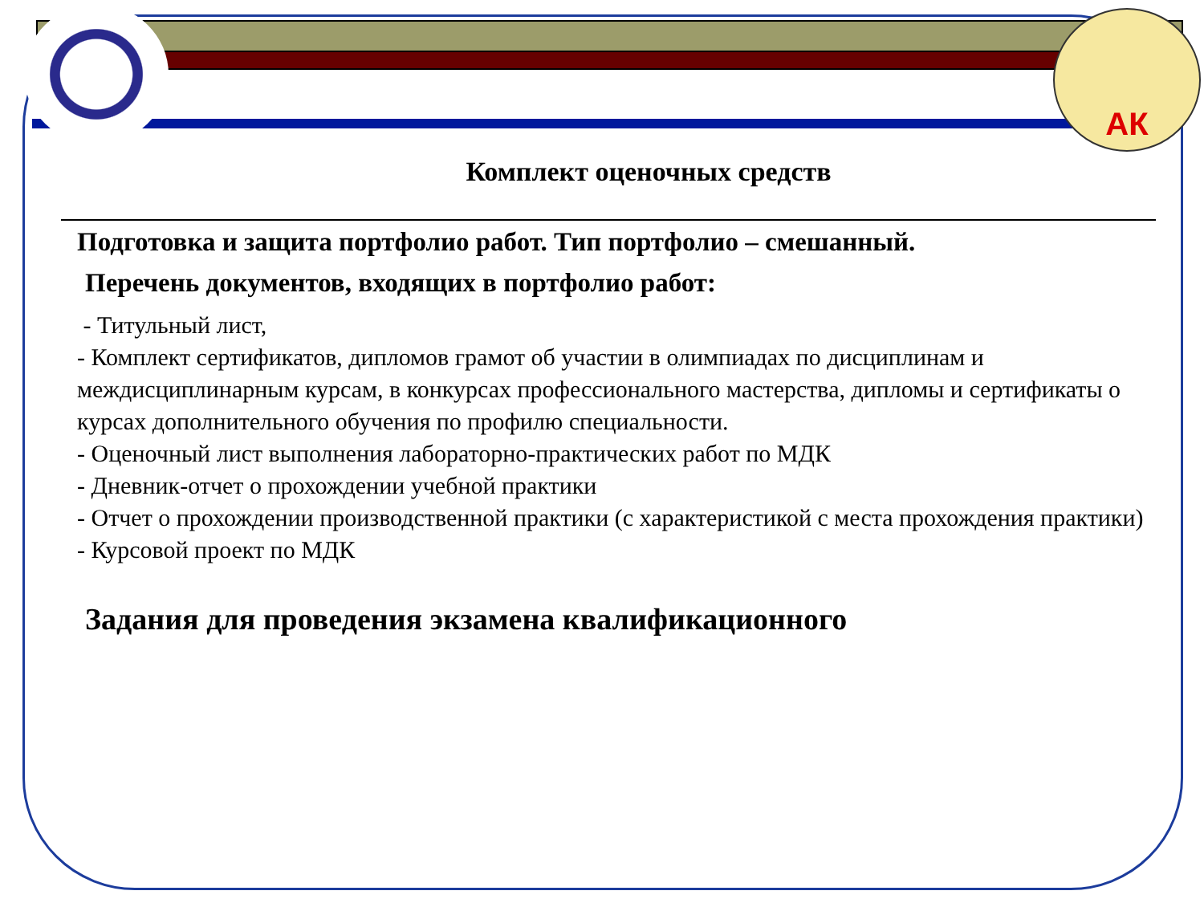АК
Комплект оценочных средств
Подготовка и защита портфолио работ. Тип портфолио – смешанный.
Перечень документов, входящих в портфолио работ:
- Титульный лист,
- Комплект сертификатов, дипломов грамот об участии в олимпиадах по дисциплинам и междисциплинарным курсам, в конкурсах профессионального мастерства, дипломы и сертификаты о курсах дополнительного обучения по профилю специальности.
- Оценочный лист выполнения лабораторно-практических работ по МДК
- Дневник-отчет о прохождении учебной практики
- Отчет о прохождении производственной практики (с характеристикой с места прохождения практики)
- Курсовой проект по МДК
Задания для проведения экзамена квалификационного